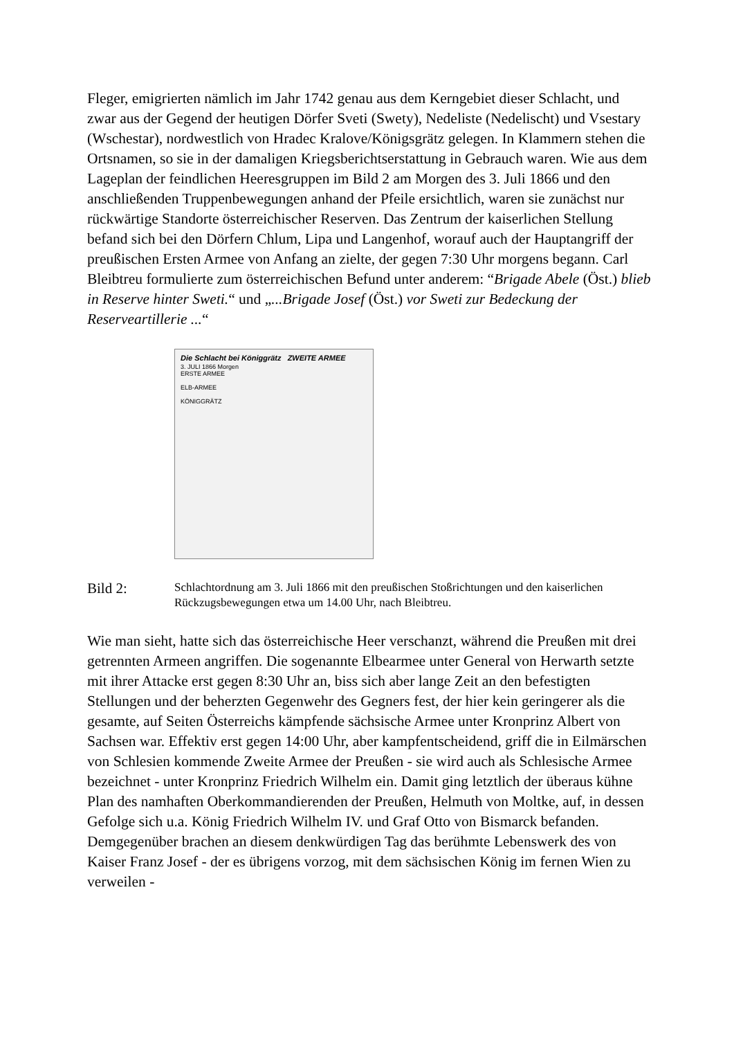Fleger, emigrierten nämlich im Jahr 1742 genau aus dem Kerngebiet dieser Schlacht, und zwar aus der Gegend der heutigen Dörfer Sveti (Swety), Nedeliste (Nedelischt) und Vsestary (Wschestar), nordwestlich von Hradec Kralove/Königsgrätz gelegen. In Klammern stehen die Ortsnamen, so sie in der damaligen Kriegsberichtserstattung in Gebrauch waren. Wie aus dem Lageplan der feindlichen Heeresgruppen im Bild 2 am Morgen des 3. Juli 1866 und den anschließenden Truppenbewegungen anhand der Pfeile ersichtlich, waren sie zunächst nur rückwärtige Standorte österreichischer Reserven. Das Zentrum der kaiserlichen Stellung befand sich bei den Dörfern Chlum, Lipa und Langenhof, worauf auch der Hauptangriff der preußischen Ersten Armee von Anfang an zielte, der gegen 7:30 Uhr morgens begann. Carl Bleibtreu formulierte zum österreichischen Befund unter anderem: “Brigade Abele (Öst.) blieb in Reserve hinter Sweti.“ und „...Brigade Josef (Öst.) vor Sweti zur Bedeckung der Reserveartillerie ...“
Die Schlacht bei Königgrätz ZWEITE ARMEE
3. JULI 1866 Morgen
ERSTE ARMEE
ELB-ARMEE
KÖNIGGRÄTZ
Bild 2:
Schlachtordnung am 3. Juli 1866 mit den preußischen Stoßrichtungen und den kaiserlichen Rückzugsbewegungen etwa um 14.00 Uhr, nach Bleibtreu.
Wie man sieht, hatte sich das österreichische Heer verschanzt, während die Preußen mit drei getrennten Armeen angriffen. Die sogenannte Elbearmee unter General von Herwarth setzte mit ihrer Attacke erst gegen 8:30 Uhr an, biss sich aber lange Zeit an den befestigten Stellungen und der beherzten Gegenwehr des Gegners fest, der hier kein geringerer als die gesamte, auf Seiten Österreichs kämpfende sächsische Armee unter Kronprinz Albert von Sachsen war. Effektiv erst gegen 14:00 Uhr, aber kampfentscheidend, griff die in Eilmärschen von Schlesien kommende Zweite Armee der Preußen - sie wird auch als Schlesische Armee bezeichnet - unter Kronprinz Friedrich Wilhelm ein. Damit ging letztlich der überaus kühne Plan des namhaften Oberkommandierenden der Preußen, Helmuth von Moltke, auf, in dessen Gefolge sich u.a. König Friedrich Wilhelm IV. und Graf Otto von Bismarck befanden. Demgegenüber brachen an diesem denkwürdigen Tag das berühmte Lebenswerk des von Kaiser Franz Josef - der es übrigens vorzog, mit dem sächsischen König im fernen Wien zu verweilen -